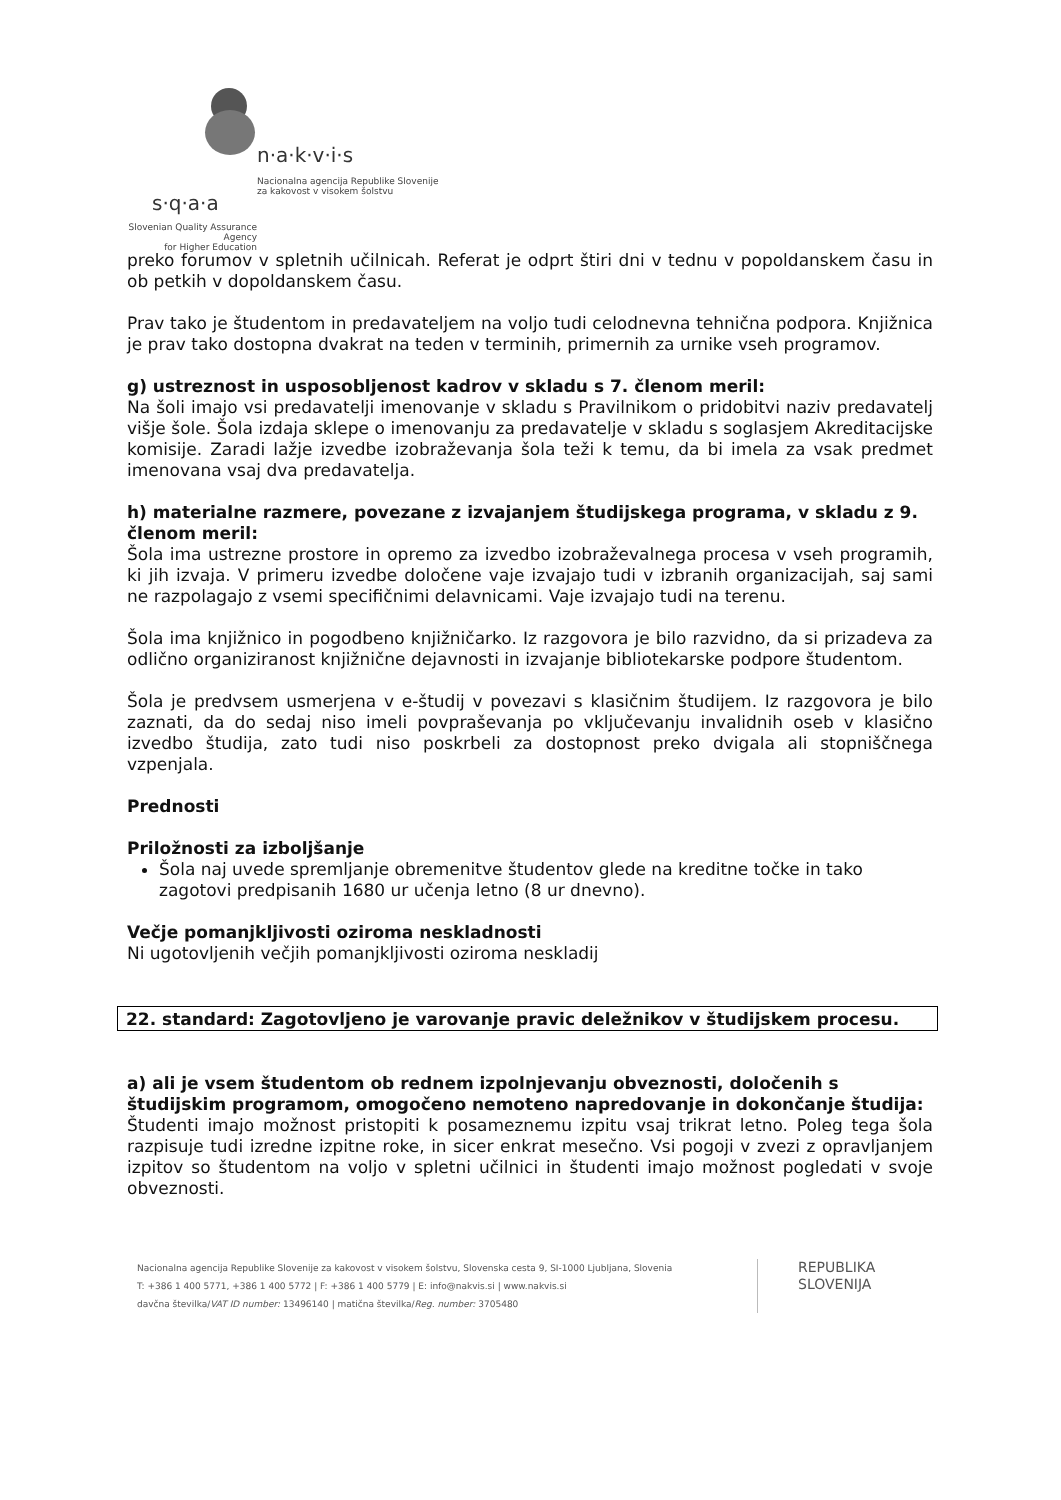n·a·k·v·i·s
Nacionalna agencija Republike Slovenije
za kakovost v visokem šolstvu
s·q·a·a
Slovenian Quality Assurance Agency
for Higher Education
preko forumov v spletnih učilnicah. Referat je odprt štiri dni v tednu v popoldanskem času in ob petkih v dopoldanskem času.
Prav tako je študentom in predavateljem na voljo tudi celodnevna tehnična podpora. Knjižnica je prav tako dostopna dvakrat na teden v terminih, primernih za urnike vseh programov.
g) ustreznost in usposobljenost kadrov v skladu s 7. členom meril:
Na šoli imajo vsi predavatelji imenovanje v skladu s Pravilnikom o pridobitvi naziv predavatelj višje šole. Šola izdaja sklepe o imenovanju za predavatelje v skladu s soglasjem Akreditacijske komisije. Zaradi lažje izvedbe izobraževanja šola teži k temu, da bi imela za vsak predmet imenovana vsaj dva predavatelja.
h) materialne razmere, povezane z izvajanjem študijskega programa, v skladu z 9. členom meril:
Šola ima ustrezne prostore in opremo za izvedbo izobraževalnega procesa v vseh programih, ki jih izvaja. V primeru izvedbe določene vaje izvajajo tudi v izbranih organizacijah, saj sami ne razpolagajo z vsemi specifičnimi delavnicami. Vaje izvajajo tudi na terenu.
Šola ima knjižnico in pogodbeno knjižničarko. Iz razgovora je bilo razvidno, da si prizadeva za odlično organiziranost knjižnične dejavnosti in izvajanje bibliotekarske podpore študentom.
Šola je predvsem usmerjena v e-študij v povezavi s klasičnim študijem. Iz razgovora je bilo zaznati, da do sedaj niso imeli povpraševanja po vključevanju invalidnih oseb v klasično izvedbo študija, zato tudi niso poskrbeli za dostopnost preko dvigala ali stopniščnega vzpenjala.
Prednosti
Priložnosti za izboljšanje
Šola naj uvede spremljanje obremenitve študentov glede na kreditne točke in tako zagotovi predpisanih 1680 ur učenja letno (8 ur dnevno).
Večje pomanjkljivosti oziroma neskladnosti
Ni ugotovljenih večjih pomanjkljivosti oziroma neskladij
22. standard: Zagotovljeno je varovanje pravic deležnikov v študijskem procesu.
a) ali je vsem študentom ob rednem izpolnjevanju obveznosti, določenih s študijskim programom, omogočeno nemoteno napredovanje in dokončanje študija:
Študenti imajo možnost pristopiti k posameznemu izpitu vsaj trikrat letno. Poleg tega šola razpisuje tudi izredne izpitne roke, in sicer enkrat mesečno. Vsi pogoji v zvezi z opravljanjem izpitov so študentom na voljo v spletni učilnici in študenti imajo možnost pogledati v svoje obveznosti.
Nacionalna agencija Republike Slovenije za kakovost v visokem šolstvu, Slovenska cesta 9, SI-1000 Ljubljana, Slovenia
T: +386 1 400 5771, +386 1 400 5772 | F: +386 1 400 5779 | E: info@nakvis.si | www.nakvis.si
davčna številka/VAT ID number: 13496140 | matična številka/Reg. number: 3705480
REPUBLIKA
SLOVENIJA